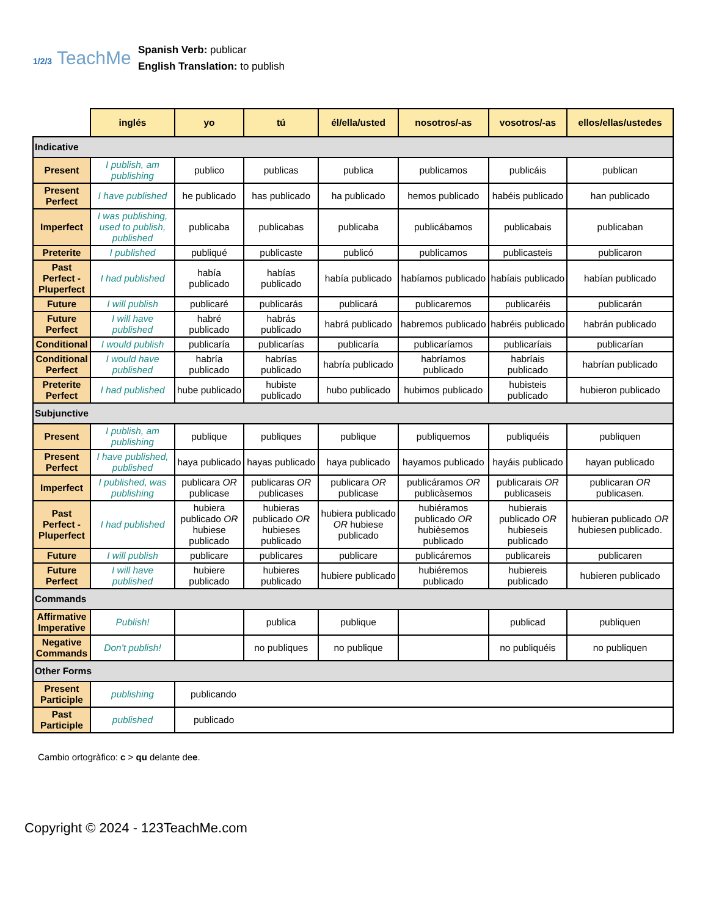1/2/3 TeachMe
Spanish Verb: publicar
English Translation: to publish
| | inglés | yo | tú | él/ella/usted | nosotros/-as | vosotros/-as | ellos/ellas/ustedes |
| --- | --- | --- | --- | --- | --- | --- | --- |
| Indicative | | | | | | | |
| Present | I publish, am publishing | publico | publicas | publica | publicamos | publicáis | publican |
| Present Perfect | I have published | he publicado | has publicado | ha publicado | hemos publicado | habéis publicado | han publicado |
| Imperfect | I was publishing, used to publish, published | publicaba | publicabas | publicaba | publicábamos | publicabais | publicaban |
| Preterite | I published | publiqué | publicaste | publicó | publicamos | publicasteis | publicaron |
| Past Perfect - Pluperfect | I had published | había publicado | habías publicado | había publicado | habíamos publicado | habíais publicado | habían publicado |
| Future | I will publish | publicaré | publicarás | publicará | publicaremos | publicaréis | publicarán |
| Future Perfect | I will have published | habré publicado | habrás publicado | habrá publicado | habremos publicado | habréis publicado | habrán publicado |
| Conditional | I would publish | publicaría | publicarías | publicaría | publicaríamos | publicaríais | publicarían |
| Conditional Perfect | I would have published | habría publicado | habrías publicado | habría publicado | habríamos publicado | habríais publicado | habrían publicado |
| Preterite Perfect | I had published | hube publicado | hubiste publicado | hubo publicado | hubimos publicado | hubisteis publicado | hubieron publicado |
| Subjunctive | | | | | | | |
| Present | I publish, am publishing | publique | publiques | publique | publiquemos | publiquéis | publiquen |
| Present Perfect | I have published, published | haya publicado | hayas publicado | haya publicado | hayamos publicado | hayáis publicado | hayan publicado |
| Imperfect | I published, was publishing | publicara OR publicase | publicaras OR publicases | publicara OR publicase | publicáramos OR publicàsemos | publicarais OR publicaseis | publicaran OR publicasen. |
| Past Perfect - Pluperfect | I had published | hubiera publicado OR hubiese publicado | hubieras publicado OR hubieses publicado | hubiera publicado OR hubiese publicado | hubiéramos publicado OR hubièsemos publicado | hubierais publicado OR hubieseis publicado | hubieran publicado OR hubiesen publicado. |
| Future | I will publish | publicare | publicares | publicare | publicáremos | publicareis | publicaren |
| Future Perfect | I will have published | hubiere publicado | hubieres publicado | hubiere publicado | hubiéremos publicado | hubiereis publicado | hubieren publicado |
| Commands | | | | | | | |
| Affirmative Imperative | Publish! | | publica | publique | | publicad | publiquen |
| Negative Commands | Don't publish! | | no publiques | no publique | | no publiquéis | no publiquen |
| Other Forms | | | | | | | |
| Present Participle | publishing | publicando | | | | | |
| Past Participle | published | publicado | | | | | |
Cambio ortogràfico: c > qu delante dee.
Copyright © 2024 - 123TeachMe.com